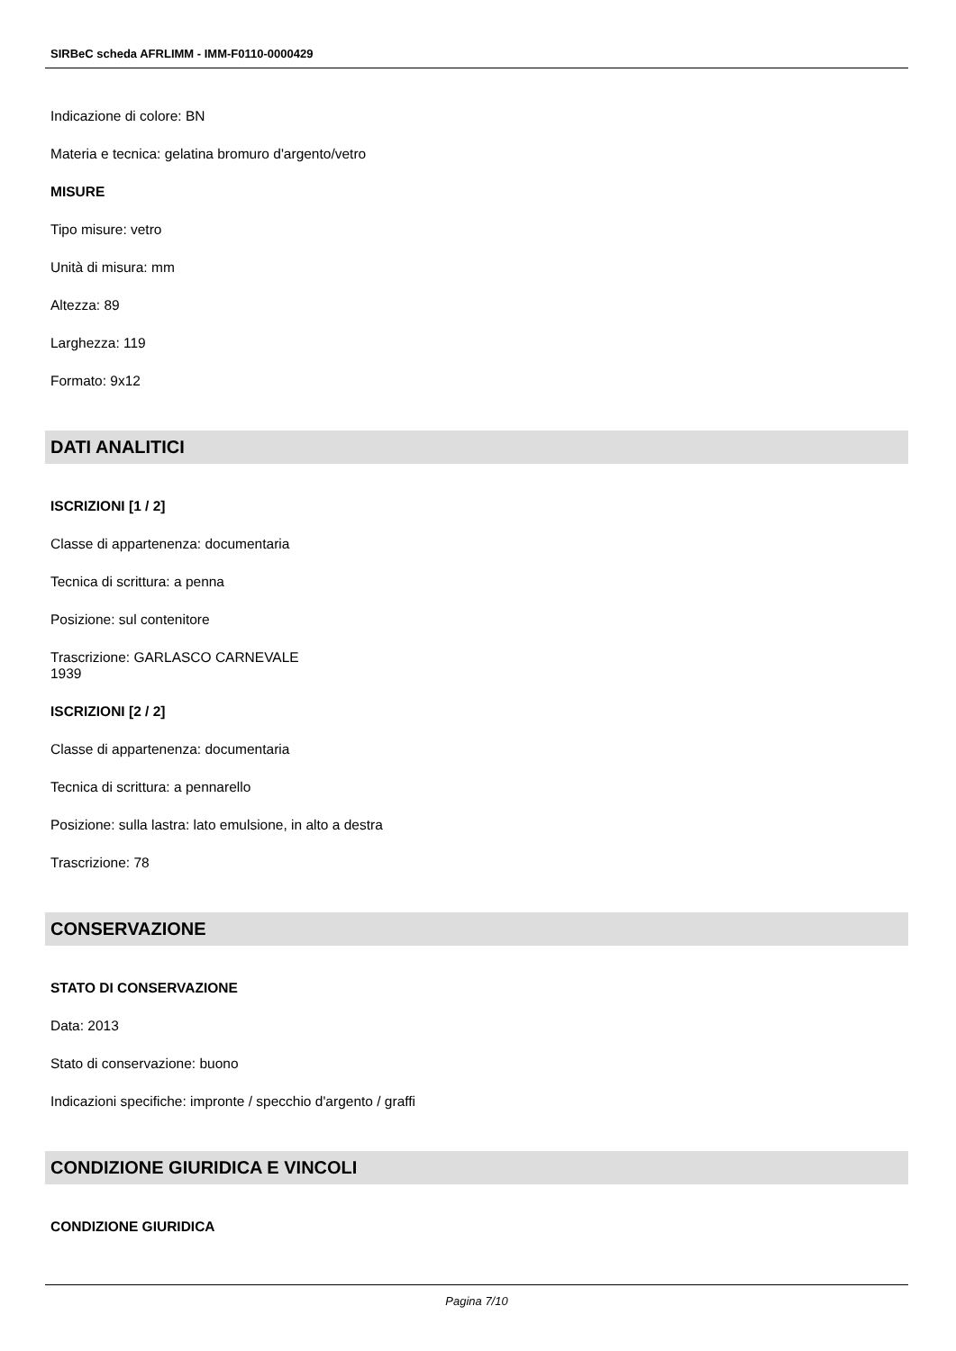SIRBeC scheda AFRLIMM - IMM-F0110-0000429
Indicazione di colore: BN
Materia e tecnica: gelatina bromuro d'argento/vetro
MISURE
Tipo misure: vetro
Unità di misura: mm
Altezza: 89
Larghezza: 119
Formato: 9x12
DATI ANALITICI
ISCRIZIONI [1 / 2]
Classe di appartenenza: documentaria
Tecnica di scrittura: a penna
Posizione: sul contenitore
Trascrizione: GARLASCO CARNEVALE
1939
ISCRIZIONI [2 / 2]
Classe di appartenenza: documentaria
Tecnica di scrittura: a pennarello
Posizione: sulla lastra: lato emulsione, in alto a destra
Trascrizione: 78
CONSERVAZIONE
STATO DI CONSERVAZIONE
Data: 2013
Stato di conservazione: buono
Indicazioni specifiche: impronte / specchio d'argento / graffi
CONDIZIONE GIURIDICA E VINCOLI
CONDIZIONE GIURIDICA
Pagina 7/10